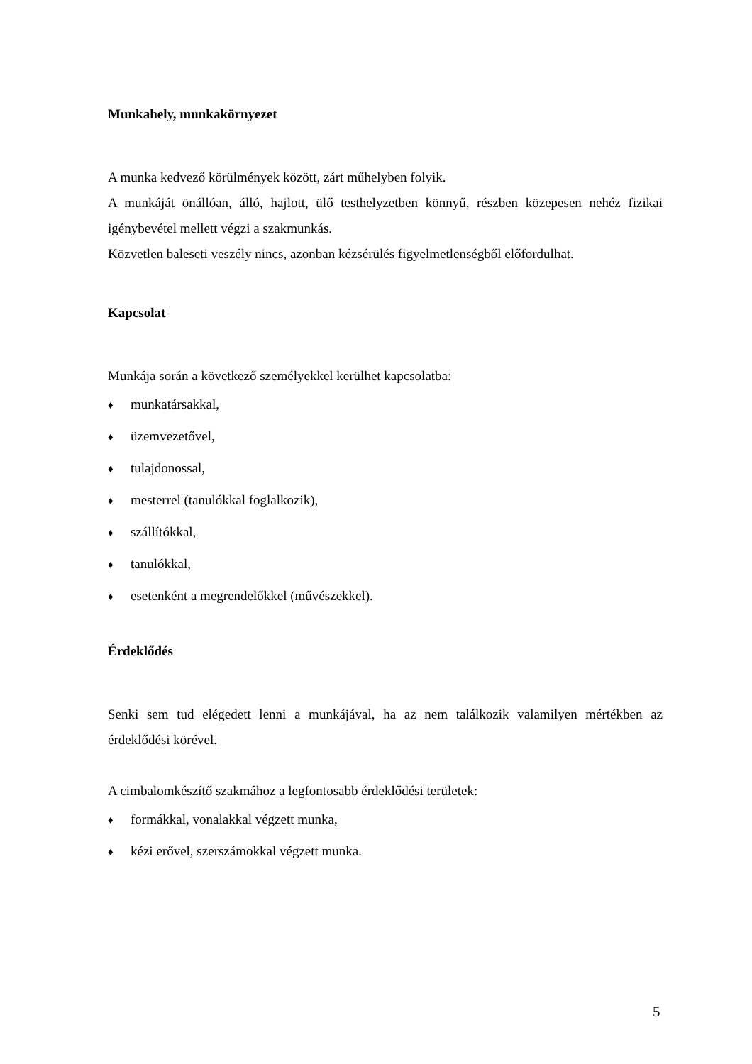Munkahely, munkakörnyezet
A munka kedvező körülmények között, zárt műhelyben folyik.
A munkáját önállóan, álló, hajlott, ülő testhelyzetben könnyű, részben közepesen nehéz fizikai igénybevétel mellett végzi a szakmunkás.
Közvetlen baleseti veszély nincs, azonban kézsérülés figyelmetlenségből előfordulhat.
Kapcsolat
Munkája során a következő személyekkel kerülhet kapcsolatba:
♦ munkatársakkal,
♦ üzemvezetővel,
♦ tulajdonossal,
♦ mesterrel (tanulókkal foglalkozik),
♦ szállítókkal,
♦ tanulókkal,
♦ esetenként a megrendelőkkel (művészekkel).
Érdeklődés
Senki sem tud elégedett lenni a munkájával, ha az nem találkozik valamilyen mértékben az érdeklődési körével.
A cimbalomkészítő szakmához a legfontosabb érdeklődési területek:
♦ formákkal, vonalakkal végzett munka,
♦ kézi erővel, szerszámokkal végzett munka.
5